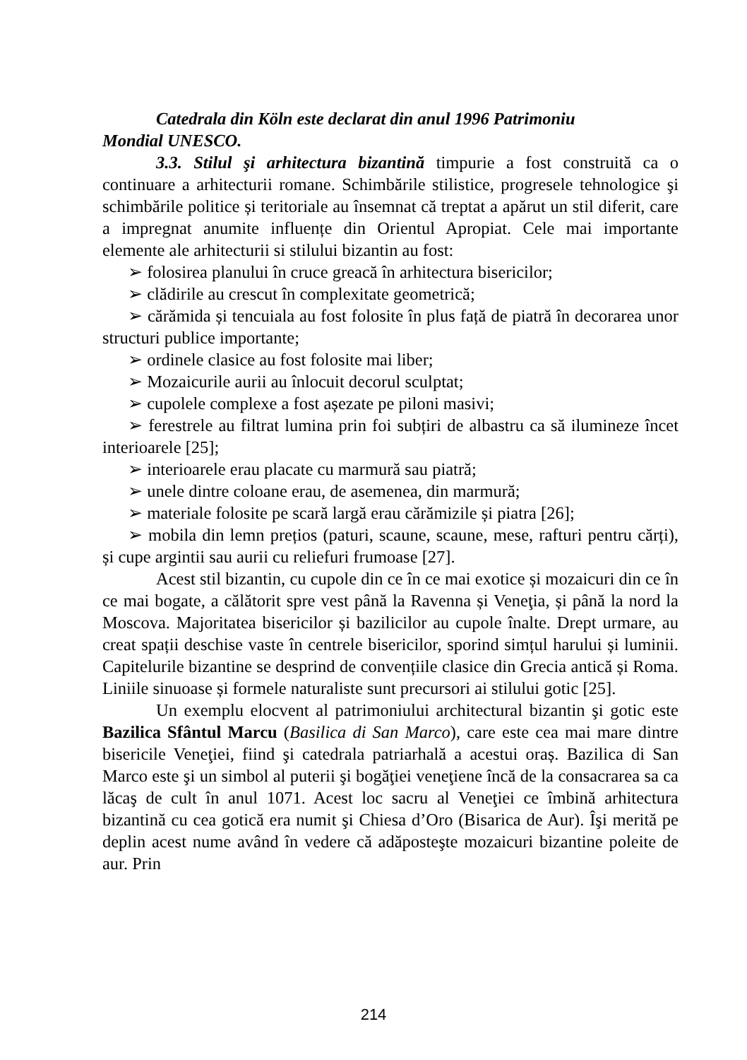Catedrala din Köln este declarat din anul 1996 Patrimoniu
Mondial UNESCO.
3.3. Stilul şi arhitectura bizantină timpurie a fost construită ca o continuare a arhitecturii romane. Schimbările stilistice, progresele tehnologice şi schimbările politice și teritoriale au însemnat că treptat a apărut un stil diferit, care a impregnat anumite influențe din Orientul Apropiat. Cele mai importante elemente ale arhitecturii si stilului bizantin au fost:
➢ folosirea planului în cruce greacă în arhitectura bisericilor;
➢ clădirile au crescut în complexitate geometrică;
➢ cărămida și tencuiala au fost folosite în plus față de piatră în decorarea unor structuri publice importante;
➢ ordinele clasice au fost folosite mai liber;
➢ Mozaicurile aurii au înlocuit decorul sculptat;
➢ cupolele complexe a fost așezate pe piloni masivi;
➢ ferestrele au filtrat lumina prin foi subțiri de albastru ca să ilumineze încet interioarele [25];
➢ interioarele erau placate cu marmură sau piatră;
➢ unele dintre coloane erau, de asemenea, din marmură;
➢ materiale folosite pe scară largă erau cărămizile și piatra [26];
➢ mobila din lemn prețios (paturi, scaune, scaune, mese, rafturi pentru cărți), și cupe argintii sau aurii cu reliefuri frumoase [27].
Acest stil bizantin, cu cupole din ce în ce mai exotice și mozaicuri din ce în ce mai bogate, a călătorit spre vest până la Ravenna și Veneţia, și până la nord la Moscova. Majoritatea bisericilor și bazilicilor au cupole înalte. Drept urmare, au creat spații deschise vaste în centrele bisericilor, sporind simțul harului și luminii. Capitelurile bizantine se desprind de convențiile clasice din Grecia antică și Roma. Liniile sinuoase și formele naturaliste sunt precursori ai stilului gotic [25].
Un exemplu elocvent al patrimoniului architectural bizantin şi gotic este Bazilica Sfântul Marcu (Basilica di San Marco), care este cea mai mare dintre bisericile Veneţiei, fiind şi catedrala patriarhală a acestui oraș. Bazilica di San Marco este şi un simbol al puterii şi bogăţiei veneţiene încă de la consacrarea sa ca lăcaş de cult în anul 1071. Acest loc sacru al Veneţiei ce îmbină arhitectura bizantină cu cea gotică era numit şi Chiesa d’Oro (Bisarica de Aur). Îşi merită pe deplin acest nume având în vedere că adăposteşte mozaicuri bizantine poleite de aur. Prin
214